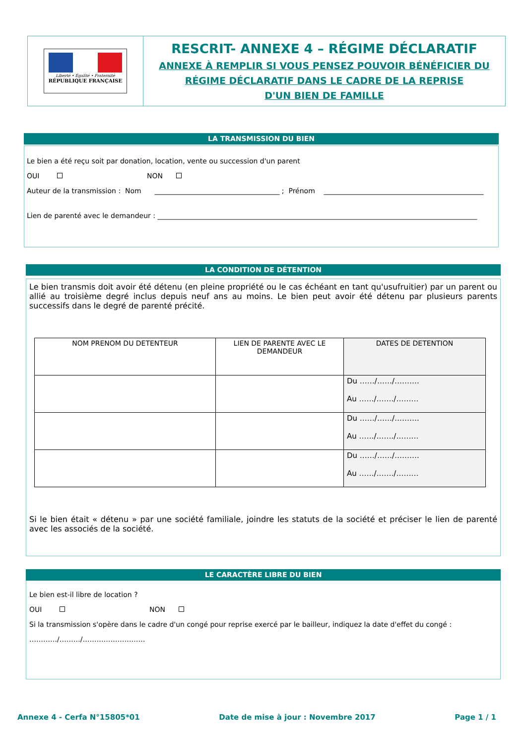Liberté • Égalité • Fraternité
RÉPUBLIQUE FRANÇAISE
RESCRIT- ANNEXE 4 – RÉGIME DÉCLARATIF
ANNEXE À REMPLIR SI VOUS PENSEZ POUVOIR BÉNÉFICIER DU
RÉGIME DÉCLARATIF DANS LE CADRE DE LA REPRISE
D'UN BIEN DE FAMILLE
LA TRANSMISSION DU BIEN
Le bien a été reçu soit par donation, location, vente ou succession d'un parent
OUI NON
Auteur de la transmission : Nom ____________________________________ ; Prénom ______________________________________________
Lien de parenté avec le demandeur : ____________________________________________________________________________________________
LA CONDITION DE DÉTENTION
Le bien transmis doit avoir été détenu (en pleine propriété ou le cas échéant en tant qu'usufruitier) par un parent ou allié au troisième degré inclus depuis neuf ans au moins. Le bien peut avoir été détenu par plusieurs parents successifs dans le degré de parenté précité.
| NOM PRENOM DU DETENTEUR | LIEN DE PARENTE AVEC LE DEMANDEUR | DATES DE DETENTION |
| --- | --- | --- |
| | | Du ……/……/………. Au ……/……./……… |
| | | Du ……/……/………. Au ……/……./……… |
| | | Du ……/……/………. Au ……/……./……… |
Si le bien était « détenu » par une société familiale, joindre les statuts de la société et préciser le lien de parenté avec les associés de la société.
LE CARACTÈRE LIBRE DU BIEN
Le bien est-il libre de location ?
OUI NON
Si la transmission s'opère dans le cadre d'un congé pour reprise exercé par le bailleur, indiquez la date d'effet du congé :
…………/………/………………………
Annexe 4 - Cerfa N°15805*01 Date de mise à jour : Novembre 2017 Page 1 / 1